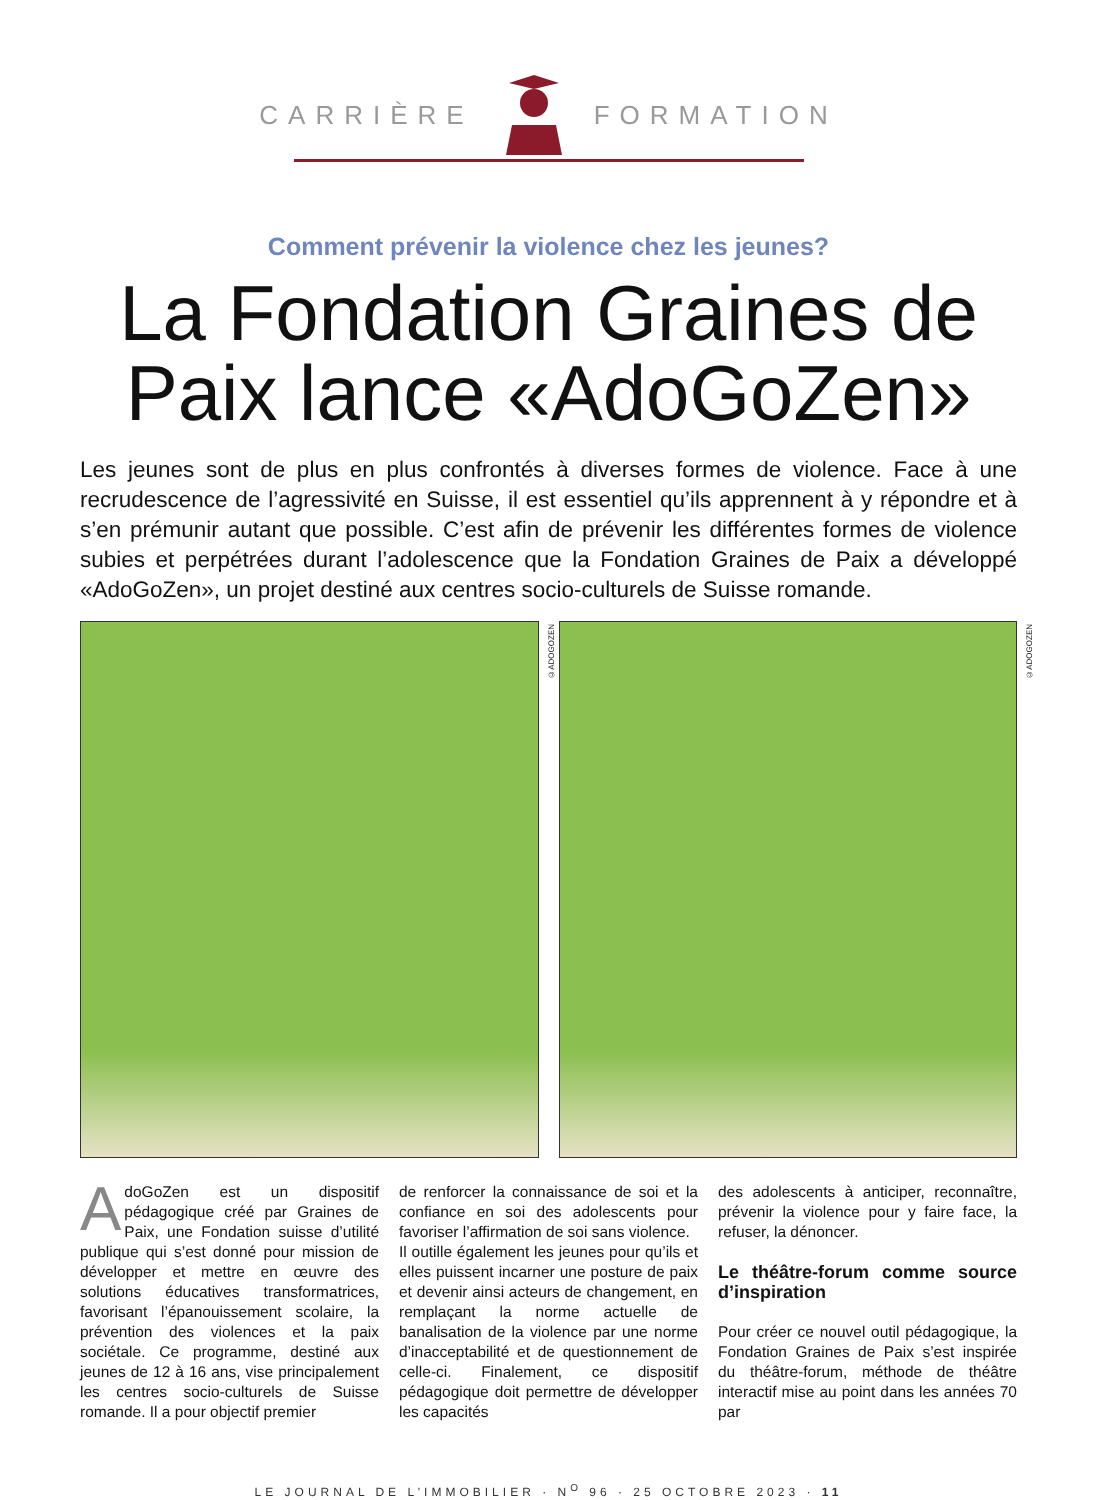CARRIÈRE FORMATION
Comment prévenir la violence chez les jeunes?
La Fondation Graines de Paix lance «AdoGoZen»
Les jeunes sont de plus en plus confrontés à diverses formes de violence. Face à une recrudescence de l’agressivité en Suisse, il est essentiel qu’ils apprennent à y répondre et à s’en prémunir autant que possible. C’est afin de prévenir les différentes formes de violence subies et perpétrées durant l’adolescence que la Fondation Graines de Paix a développé «AdoGoZen», un projet destiné aux centres socio-culturels de Suisse romande.
©ADOGOZEN
©ADOGOZEN
AdoGoZen est un dispositif pédagogique créé par Graines de Paix, une Fondation suisse d’utilité publique qui s’est donné pour mission de développer et mettre en œuvre des solutions éducatives transformatrices, favorisant l’épanouissement scolaire, la prévention des violences et la paix sociétale. Ce programme, destiné aux jeunes de 12 à 16 ans, vise principalement les centres socio-culturels de Suisse romande. Il a pour objectif premier
de renforcer la connaissance de soi et la confiance en soi des adolescents pour favoriser l’affirmation de soi sans violence.
Il outille également les jeunes pour qu’ils et elles puissent incarner une posture de paix et devenir ainsi acteurs de changement, en remplaçant la norme actuelle de banalisation de la violence par une norme d’inacceptabilité et de questionnement de celle-ci. Finalement, ce dispositif pédagogique doit permettre de développer les capacités
des adolescents à anticiper, reconnaître, prévenir la violence pour y faire face, la refuser, la dénoncer.
Le théâtre-forum comme source d’inspiration
Pour créer ce nouvel outil pédagogique, la Fondation Graines de Paix s’est inspirée du théâtre-forum, méthode de théâtre interactif mise au point dans les années 70 par
LE JOURNAL DE L’IMMOBILIER · N<sup>O</sup> 96 · 25 OCTOBRE 2023 · 11